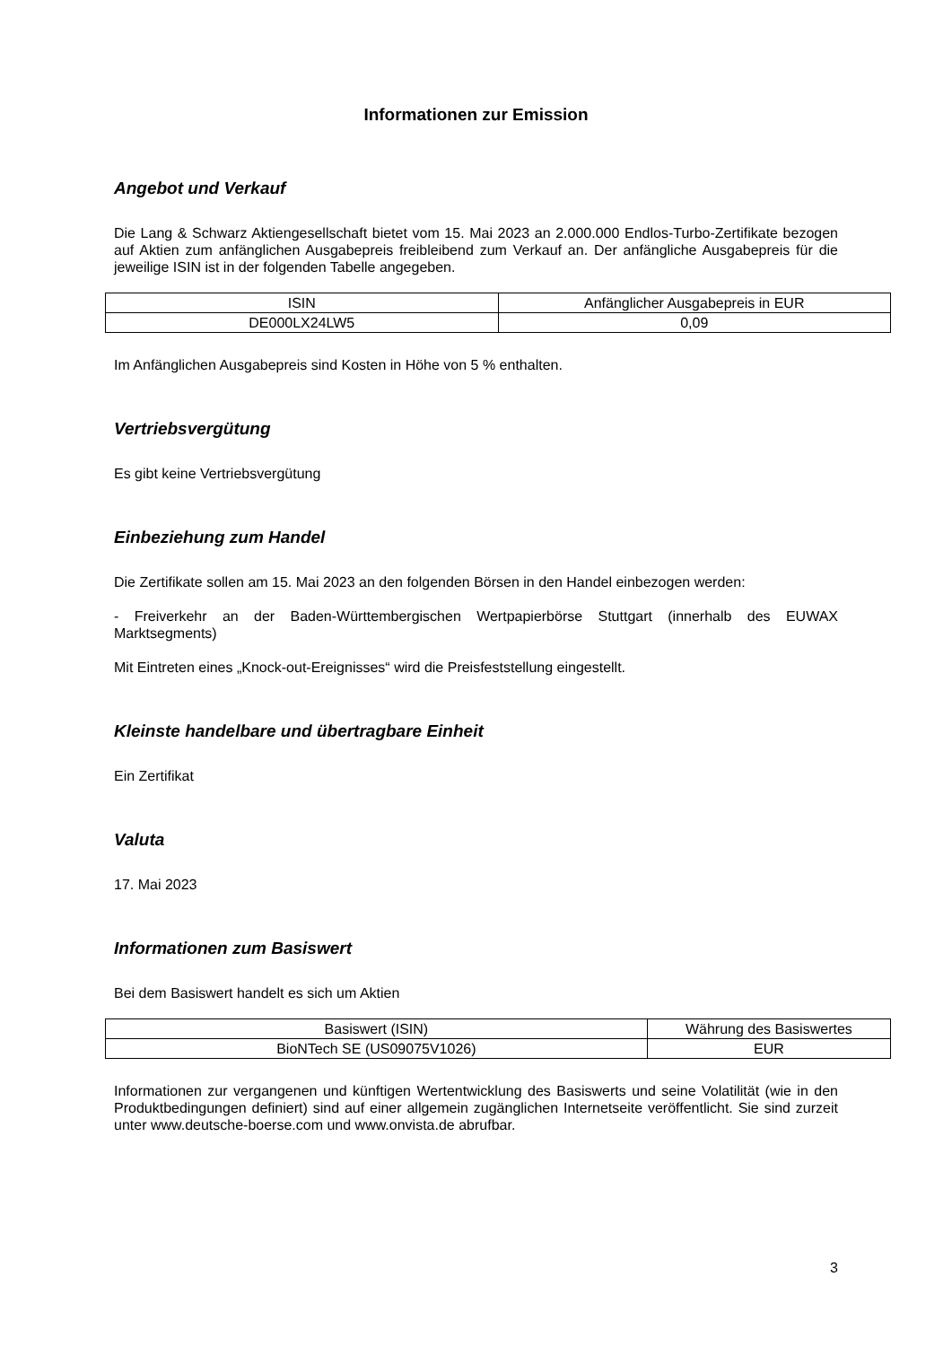Informationen zur Emission
Angebot und Verkauf
Die Lang & Schwarz Aktiengesellschaft bietet vom 15. Mai 2023 an 2.000.000 Endlos-Turbo-Zertifikate bezogen auf Aktien zum anfänglichen Ausgabepreis freibleibend zum Verkauf an. Der anfängliche Ausgabepreis für die jeweilige ISIN ist in der folgenden Tabelle angegeben.
| ISIN | Anfänglicher Ausgabepreis in EUR |
| DE000LX24LW5 | 0,09 |
Im Anfänglichen Ausgabepreis sind Kosten in Höhe von 5 % enthalten.
Vertriebsvergütung
Es gibt keine Vertriebsvergütung
Einbeziehung zum Handel
Die Zertifikate sollen am 15. Mai 2023 an den folgenden Börsen in den Handel einbezogen werden:
- Freiverkehr an der Baden-Württembergischen Wertpapierbörse Stuttgart (innerhalb des EUWAX Marktsegments)
Mit Eintreten eines „Knock-out-Ereignisses“ wird die Preisfeststellung eingestellt.
Kleinste handelbare und übertragbare Einheit
Ein Zertifikat
Valuta
17. Mai 2023
Informationen zum Basiswert
Bei dem Basiswert handelt es sich um Aktien
| Basiswert (ISIN) | Währung des Basiswertes |
| BioNTech SE (US09075V1026) | EUR |
Informationen zur vergangenen und künftigen Wertentwicklung des Basiswerts und seine Volatilität (wie in den Produktbedingungen definiert) sind auf einer allgemein zugänglichen Internetseite veröffentlicht. Sie sind zurzeit unter www.deutsche-boerse.com und www.onvista.de abrufbar.
3